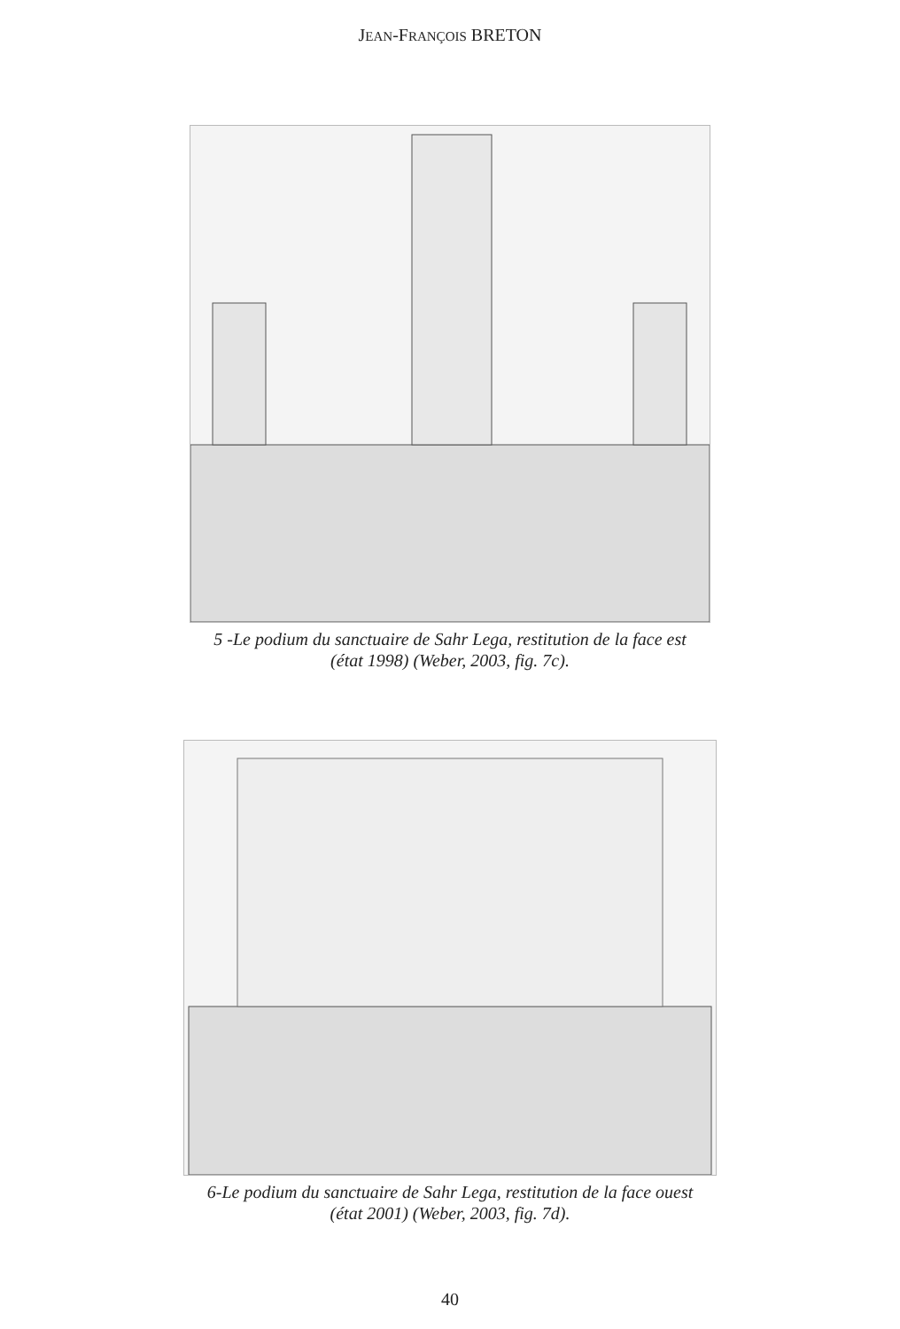JEAN-FRANÇOIS BRETON
5 -Le podium du sanctuaire de Sahr Lega, restitution de la face est
(état 1998) (Weber, 2003, fig. 7c).
6-Le podium du sanctuaire de Sahr Lega, restitution de la face ouest
(état 2001) (Weber, 2003, fig. 7d).
40